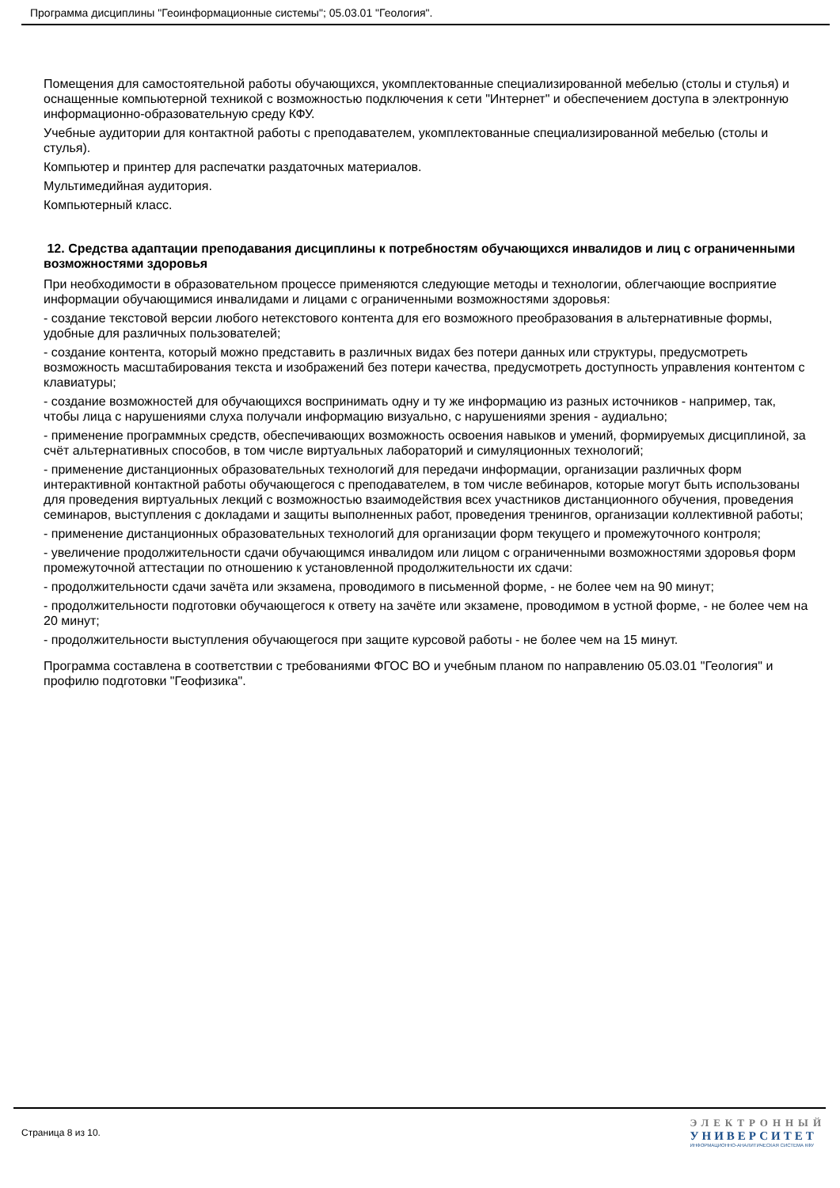Программа дисциплины "Геоинформационные системы"; 05.03.01 "Геология".
Помещения для самостоятельной работы обучающихся, укомплектованные специализированной мебелью (столы и стулья) и оснащенные компьютерной техникой с возможностью подключения к сети "Интернет" и обеспечением доступа в электронную информационно-образовательную среду КФУ.
Учебные аудитории для контактной работы с преподавателем, укомплектованные специализированной мебелью (столы и стулья).
Компьютер и принтер для распечатки раздаточных материалов.
Мультимедийная аудитория.
Компьютерный класс.
12. Средства адаптации преподавания дисциплины к потребностям обучающихся инвалидов и лиц с ограниченными возможностями здоровья
При необходимости в образовательном процессе применяются следующие методы и технологии, облегчающие восприятие информации обучающимися инвалидами и лицами с ограниченными возможностями здоровья:
- создание текстовой версии любого нетекстового контента для его возможного преобразования в альтернативные формы, удобные для различных пользователей;
- создание контента, который можно представить в различных видах без потери данных или структуры, предусмотреть возможность масштабирования текста и изображений без потери качества, предусмотреть доступность управления контентом с клавиатуры;
- создание возможностей для обучающихся воспринимать одну и ту же информацию из разных источников - например, так, чтобы лица с нарушениями слуха получали информацию визуально, с нарушениями зрения - аудиально;
- применение программных средств, обеспечивающих возможность освоения навыков и умений, формируемых дисциплиной, за счёт альтернативных способов, в том числе виртуальных лабораторий и симуляционных технологий;
- применение дистанционных образовательных технологий для передачи информации, организации различных форм интерактивной контактной работы обучающегося с преподавателем, в том числе вебинаров, которые могут быть использованы для проведения виртуальных лекций с возможностью взаимодействия всех участников дистанционного обучения, проведения семинаров, выступления с докладами и защиты выполненных работ, проведения тренингов, организации коллективной работы;
- применение дистанционных образовательных технологий для организации форм текущего и промежуточного контроля;
- увеличение продолжительности сдачи обучающимся инвалидом или лицом с ограниченными возможностями здоровья форм промежуточной аттестации по отношению к установленной продолжительности их сдачи:
- продолжительности сдачи зачёта или экзамена, проводимого в письменной форме, - не более чем на 90 минут;
- продолжительности подготовки обучающегося к ответу на зачёте или экзамене, проводимом в устной форме, - не более чем на 20 минут;
- продолжительности выступления обучающегося при защите курсовой работы - не более чем на 15 минут.
Программа составлена в соответствии с требованиями ФГОС ВО и учебным планом по направлению 05.03.01 "Геология" и профилю подготовки "Геофизика".
Страница 8 из 10.
ЭЛЕКТРОННЫЙ
УНИВЕРСИТЕТ
ИНФОРМАЦИОННО-АНАЛИТИЧЕСКАЯ СИСТЕМА КФУ